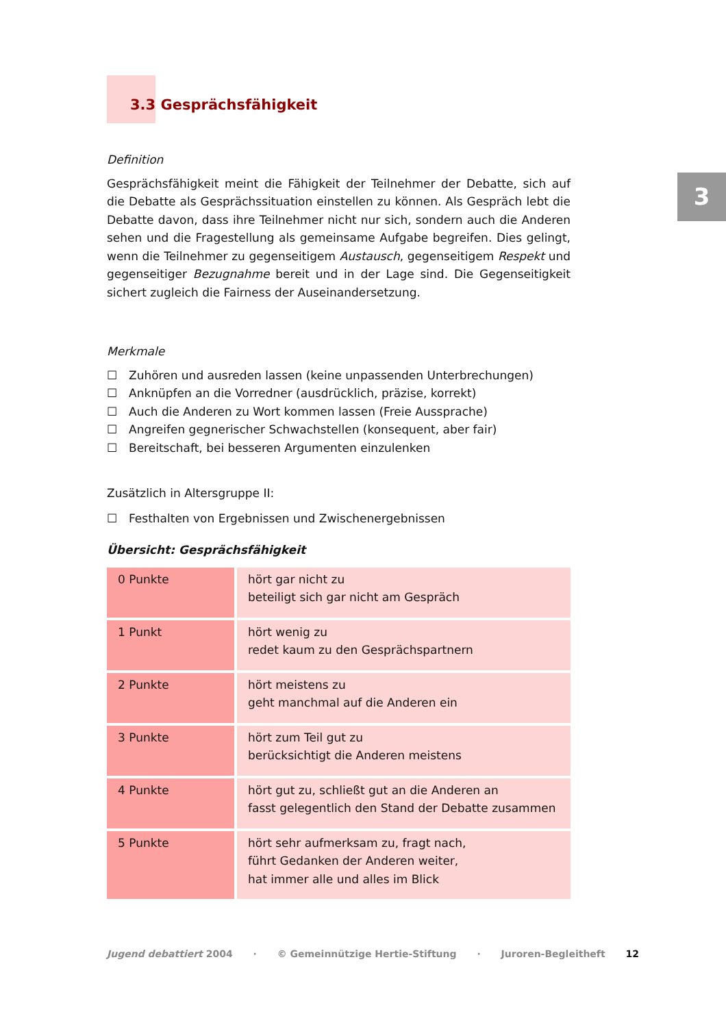3
3.3 Gesprächsfähigkeit
Definition
Gesprächsfähigkeit meint die Fähigkeit der Teilnehmer der Debatte, sich auf die Debatte als Gesprächssituation einstellen zu können. Als Gespräch lebt die Debatte davon, dass ihre Teilnehmer nicht nur sich, sondern auch die Anderen sehen und die Fragestellung als gemeinsame Aufgabe begreifen. Dies gelingt, wenn die Teilnehmer zu gegenseitigem Austausch, gegenseitigem Respekt und gegenseitiger Bezugnahme bereit und in der Lage sind. Die Gegenseitigkeit sichert zugleich die Fairness der Auseinandersetzung.
Merkmale
☐ Zuhören und ausreden lassen (keine unpassenden Unterbrechungen)
☐ Anknüpfen an die Vorredner (ausdrücklich, präzise, korrekt)
☐ Auch die Anderen zu Wort kommen lassen (Freie Aussprache)
☐ Angreifen gegnerischer Schwachstellen (konsequent, aber fair)
☐ Bereitschaft, bei besseren Argumenten einzulenken
Zusätzlich in Altersgruppe II:
☐ Festhalten von Ergebnissen und Zwischenergebnissen
Übersicht: Gesprächsfähigkeit
| 0 Punkte | hört gar nicht zu beteiligt sich gar nicht am Gespräch |
| 1 Punkt | hört wenig zu redet kaum zu den Gesprächspartnern |
| 2 Punkte | hört meistens zu geht manchmal auf die Anderen ein |
| 3 Punkte | hört zum Teil gut zu berücksichtigt die Anderen meistens |
| 4 Punkte | hört gut zu, schließt gut an die Anderen an fasst gelegentlich den Stand der Debatte zusammen |
| 5 Punkte | hört sehr aufmerksam zu, fragt nach, führt Gedanken der Anderen weiter, hat immer alle und alles im Blick |
Jugend debattiert 2004 · © Gemeinnützige Hertie-Stiftung · Juroren-Begleitheft 12